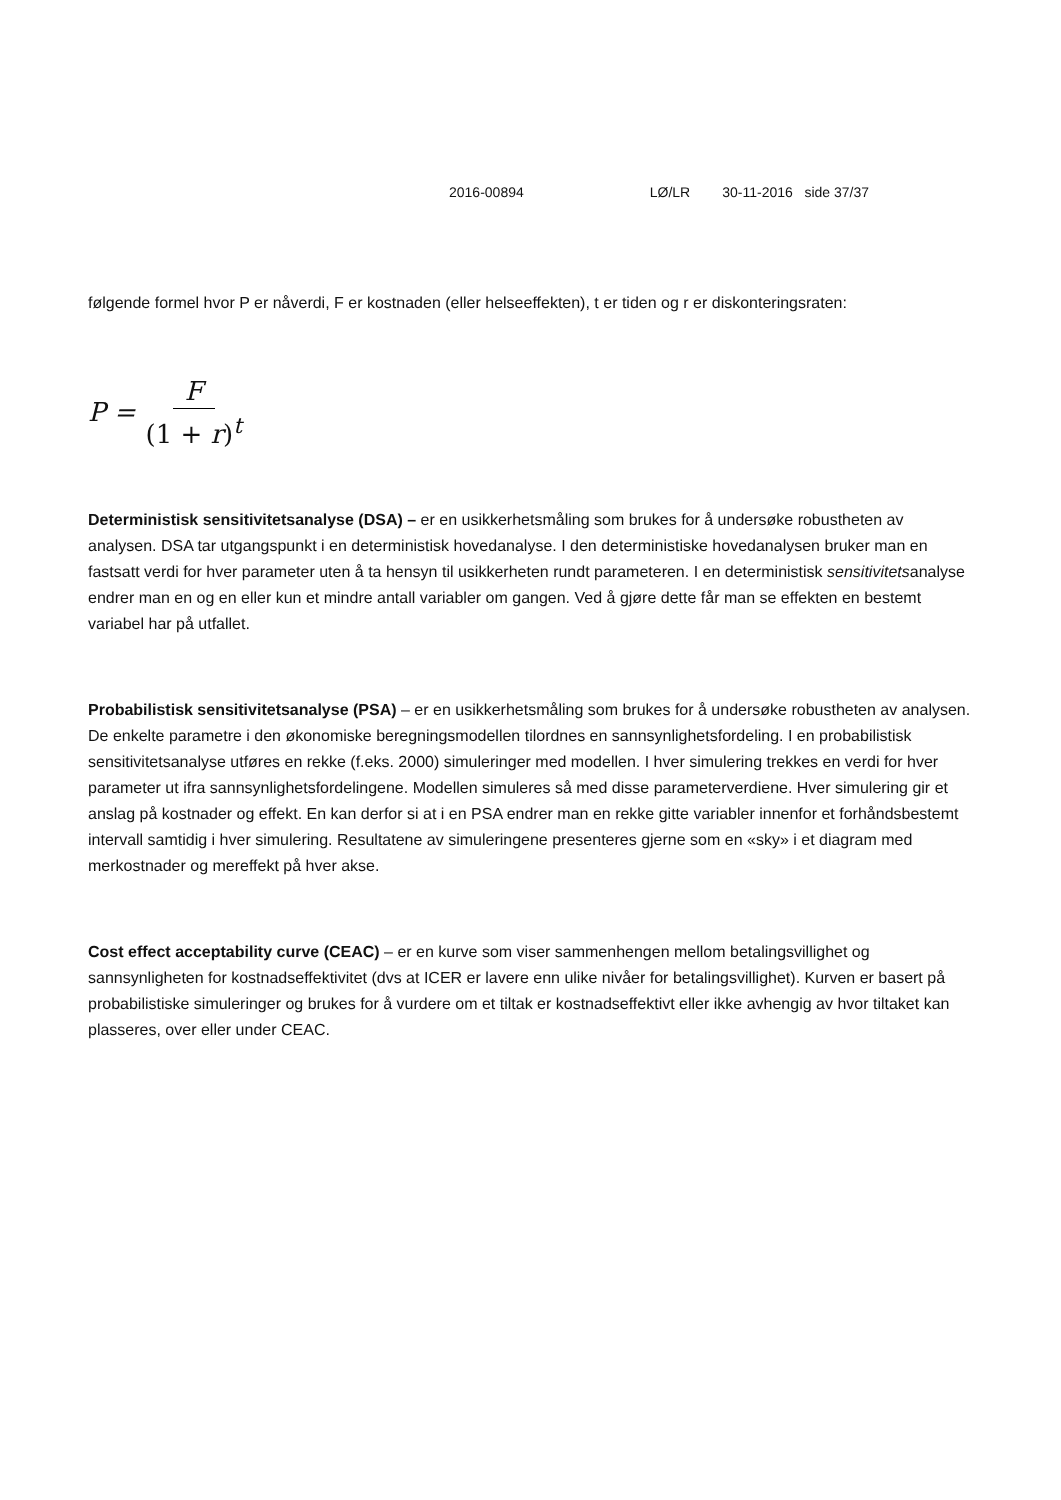2016-00894 LØ/LR 30-11-2016 side 37/37
følgende formel hvor P er nåverdi, F er kostnaden (eller helseeffekten), t er tiden og r er diskonteringsraten:
P = F (1 + r)<sup>t</sup>
Deterministisk sensitivitetsanalyse (DSA) – er en usikkerhetsmåling som brukes for å undersøke robustheten av analysen. DSA tar utgangspunkt i en deterministisk hovedanalyse. I den deterministiske hovedanalysen bruker man en fastsatt verdi for hver parameter uten å ta hensyn til usikkerheten rundt parameteren. I en deterministisk sensitivitetsanalyse endrer man en og en eller kun et mindre antall variabler om gangen. Ved å gjøre dette får man se effekten en bestemt variabel har på utfallet.
Probabilistisk sensitivitetsanalyse (PSA) – er en usikkerhetsmåling som brukes for å undersøke robustheten av analysen. De enkelte parametre i den økonomiske beregningsmodellen tilordnes en sannsynlighetsfordeling. I en probabilistisk sensitivitetsanalyse utføres en rekke (f.eks. 2000) simuleringer med modellen. I hver simulering trekkes en verdi for hver parameter ut ifra sannsynlighetsfordelingene. Modellen simuleres så med disse parameterverdiene. Hver simulering gir et anslag på kostnader og effekt. En kan derfor si at i en PSA endrer man en rekke gitte variabler innenfor et forhåndsbestemt intervall samtidig i hver simulering. Resultatene av simuleringene presenteres gjerne som en «sky» i et diagram med merkostnader og mereffekt på hver akse.
Cost effect acceptability curve (CEAC) – er en kurve som viser sammenhengen mellom betalingsvillighet og sannsynligheten for kostnadseffektivitet (dvs at ICER er lavere enn ulike nivåer for betalingsvillighet). Kurven er basert på probabilistiske simuleringer og brukes for å vurdere om et tiltak er kostnadseffektivt eller ikke avhengig av hvor tiltaket kan plasseres, over eller under CEAC.